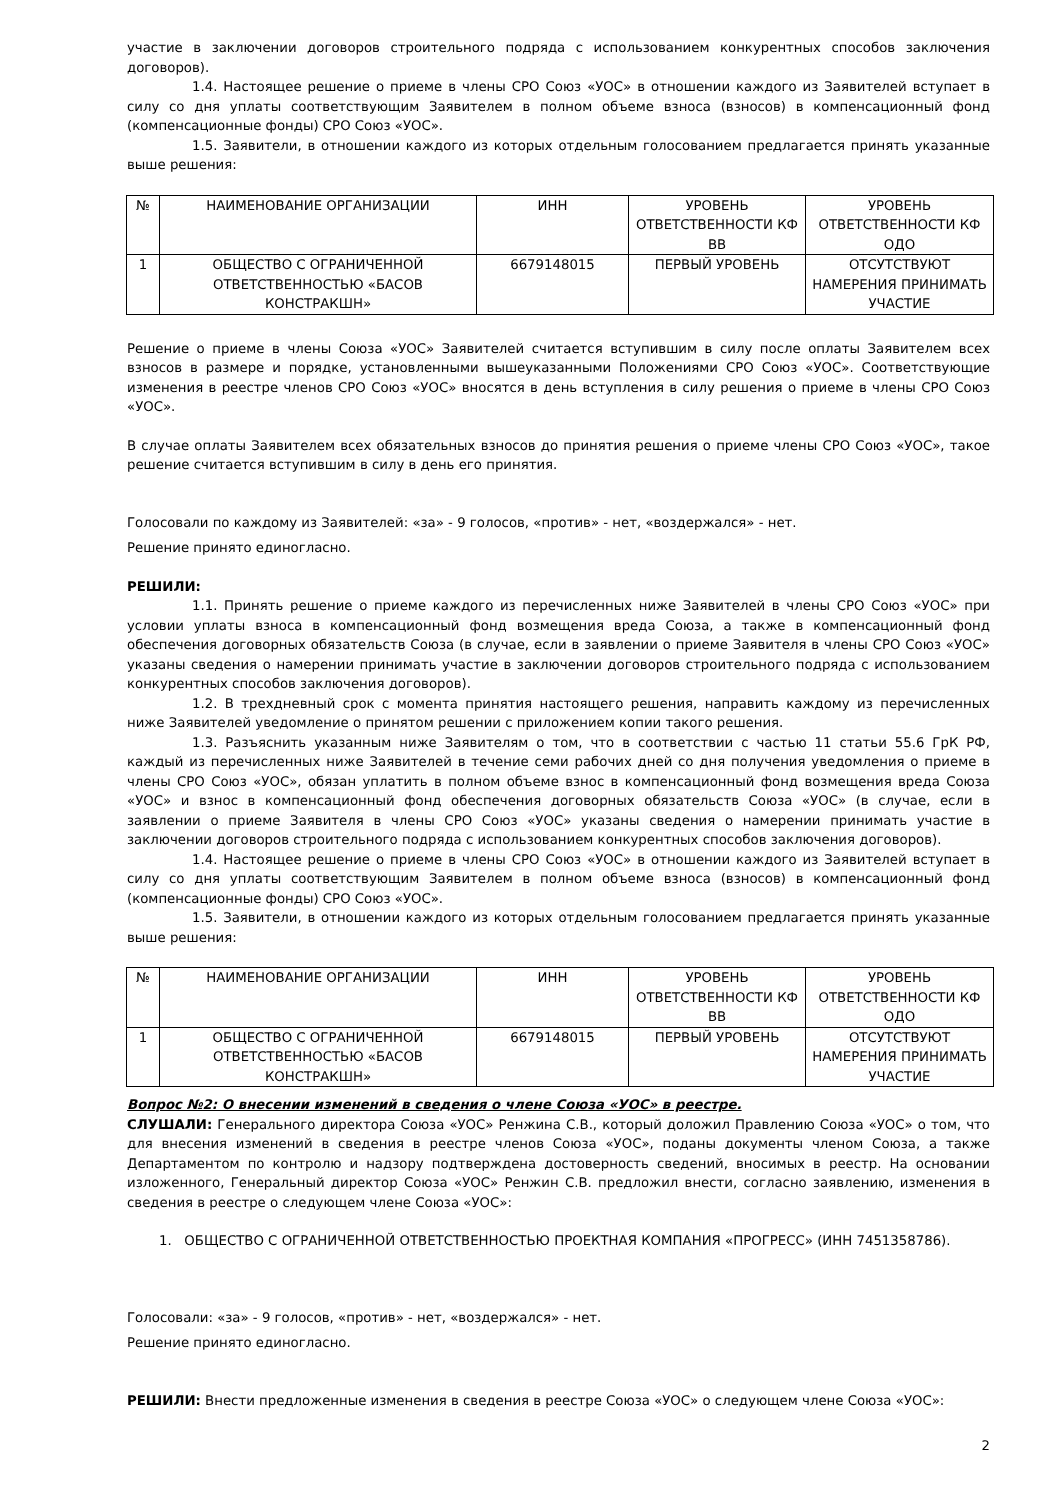участие в заключении договоров строительного подряда с использованием конкурентных способов заключения договоров).
1.4. Настоящее решение о приеме в члены СРО Союз «УОС» в отношении каждого из Заявителей вступает в силу со дня уплаты соответствующим Заявителем в полном объеме взноса (взносов) в компенсационный фонд (компенсационные фонды) СРО Союз «УОС».
1.5. Заявители, в отношении каждого из которых отдельным голосованием предлагается принять указанные выше решения:
| № | НАИМЕНОВАНИЕ ОРГАНИЗАЦИИ | ИНН | УРОВЕНЬ ОТВЕТСТВЕННОСТИ КФ ВВ | УРОВЕНЬ ОТВЕТСТВЕННОСТИ КФ ОДО |
| 1 | ОБЩЕСТВО С ОГРАНИЧЕННОЙ ОТВЕТСТВЕННОСТЬЮ «БАСОВ КОНСТРАКШН» | 6679148015 | ПЕРВЫЙ УРОВЕНЬ | ОТСУТСТВУЮТ НАМЕРЕНИЯ ПРИНИМАТЬ УЧАСТИЕ |
Решение о приеме в члены Союза «УОС» Заявителей считается вступившим в силу после оплаты Заявителем всех взносов в размере и порядке, установленными вышеуказанными Положениями СРО Союз «УОС». Соответствующие изменения в реестре членов СРО Союз «УОС» вносятся в день вступления в силу решения о приеме в члены СРО Союз «УОС».
В случае оплаты Заявителем всех обязательных взносов до принятия решения о приеме члены СРО Союз «УОС», такое решение считается вступившим в силу в день его принятия.
Голосовали по каждому из Заявителей: «за» - 9 голосов, «против» - нет, «воздержался» - нет.
Решение принято единогласно.
РЕШИЛИ:
1.1. Принять решение о приеме каждого из перечисленных ниже Заявителей в члены СРО Союз «УОС» при условии уплаты взноса в компенсационный фонд возмещения вреда Союза, а также в компенсационный фонд обеспечения договорных обязательств Союза (в случае, если в заявлении о приеме Заявителя в члены СРО Союз «УОС» указаны сведения о намерении принимать участие в заключении договоров строительного подряда с использованием конкурентных способов заключения договоров).
1.2. В трехдневный срок с момента принятия настоящего решения, направить каждому из перечисленных ниже Заявителей уведомление о принятом решении с приложением копии такого решения.
1.3. Разъяснить указанным ниже Заявителям о том, что в соответствии с частью 11 статьи 55.6 ГрК РФ, каждый из перечисленных ниже Заявителей в течение семи рабочих дней со дня получения уведомления о приеме в члены СРО Союз «УОС», обязан уплатить в полном объеме взнос в компенсационный фонд возмещения вреда Союза «УОС» и взнос в компенсационный фонд обеспечения договорных обязательств Союза «УОС» (в случае, если в заявлении о приеме Заявителя в члены СРО Союз «УОС» указаны сведения о намерении принимать участие в заключении договоров строительного подряда с использованием конкурентных способов заключения договоров).
1.4. Настоящее решение о приеме в члены СРО Союз «УОС» в отношении каждого из Заявителей вступает в силу со дня уплаты соответствующим Заявителем в полном объеме взноса (взносов) в компенсационный фонд (компенсационные фонды) СРО Союз «УОС».
1.5. Заявители, в отношении каждого из которых отдельным голосованием предлагается принять указанные выше решения:
| № | НАИМЕНОВАНИЕ ОРГАНИЗАЦИИ | ИНН | УРОВЕНЬ ОТВЕТСТВЕННОСТИ КФ ВВ | УРОВЕНЬ ОТВЕТСТВЕННОСТИ КФ ОДО |
| 1 | ОБЩЕСТВО С ОГРАНИЧЕННОЙ ОТВЕТСТВЕННОСТЬЮ «БАСОВ КОНСТРАКШН» | 6679148015 | ПЕРВЫЙ УРОВЕНЬ | ОТСУТСТВУЮТ НАМЕРЕНИЯ ПРИНИМАТЬ УЧАСТИЕ |
Вопрос №2: О внесении изменений в сведения о члене Союза «УОС» в реестре.
СЛУШАЛИ: Генерального директора Союза «УОС» Ренжина С.В., который доложил Правлению Союза «УОС» о том, что для внесения изменений в сведения в реестре членов Союза «УОС», поданы документы членом Союза, а также Департаментом по контролю и надзору подтверждена достоверность сведений, вносимых в реестр. На основании изложенного, Генеральный директор Союза «УОС» Ренжин С.В. предложил внести, согласно заявлению, изменения в сведения в реестре о следующем члене Союза «УОС»:
1. ОБЩЕСТВО С ОГРАНИЧЕННОЙ ОТВЕТСТВЕННОСТЬЮ ПРОЕКТНАЯ КОМПАНИЯ «ПРОГРЕСС» (ИНН 7451358786).
Голосовали: «за» - 9 голосов, «против» - нет, «воздержался» - нет.
Решение принято единогласно.
РЕШИЛИ: Внести предложенные изменения в сведения в реестре Союза «УОС» о следующем члене Союза «УОС»:
2